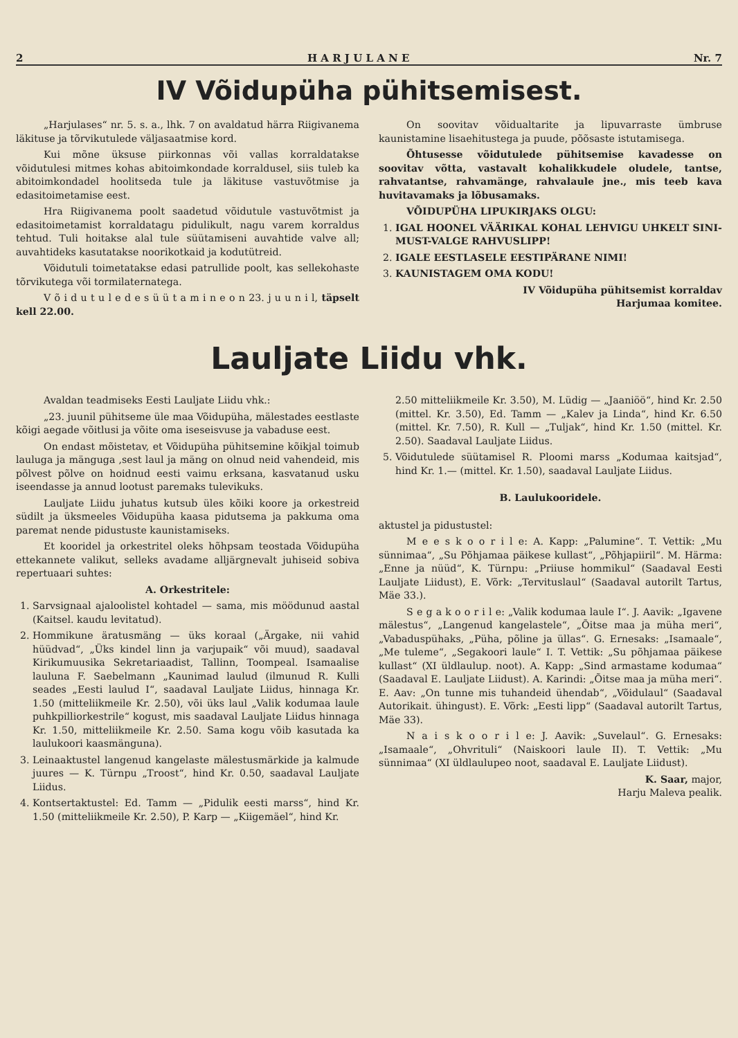2 H A R J U L A N E Nr. 7
IV Võidupüha pühitsemisest.
„Harjulases“ nr. 5. s. a., lhk. 7 on avaldatud härra Riigivanema läkituse ja tõrvikutulede väljasaatmise kord.
Kui mõne üksuse piirkonnas või vallas korraldatakse võidutulesi mitmes kohas abitoimkondade korraldusel, siis tuleb ka abitoimkondadel hoolitseda tule ja läkituse vastuvõtmise ja edasitoimetamise eest.
Hra Riigivanema poolt saadetud võidutule vastuvõtmist ja edasitoimetamist korraldatagu pidulikult, nagu varem korraldus tehtud. Tuli hoitakse alal tule süütamiseni auvahtide valve all; auvahtideks kasutatakse noorikotkaid ja kodutütreid.
Võidutuli toimetatakse edasi patrullide poolt, kas sellekohaste tõrvikutega või tormilaternatega.
V õ i d u t u l e d e s ü ü t a m i n e o n 23. j u u n i l, täpselt kell 22.00.
On soovitav võidualtarite ja lipuvarraste ümbruse kaunistamine lisaehitustega ja puude, põõsaste istutamisega.
Õhtusesse võidutulede pühitsemise kavadesse on soovitav võtta, vastavalt kohalikkudele oludele, tantse, rahvatantse, rahvamänge, rahvalaule jne., mis teeb kava huvitavamaks ja lõbusamaks.
VÕIDUPÜHA LIPUKIRJAKS OLGU:
1. IGAL HOONEL VÄÄRIKAL KOHAL LEHVIGU UHKELT SINI-MUST-VALGE RAHVUSLIPP!
2. IGALE EESTLASELE EESTIPÄRANE NIMI!
3. KAUNISTAGEM OMA KODU!
IV Võidupüha pühitsemist korraldav
Harjumaa komitee.
Lauljate Liidu vhk.
Avaldan teadmiseks Eesti Lauljate Liidu vhk.:
„23. juunil pühitseme üle maa Võidupüha, mälestades eestlaste kõigi aegade võitlusi ja võite oma iseseisvuse ja vabaduse eest.
On endast mõistetav, et Võidupüha pühitsemine kõikjal toimub lauluga ja mänguga ,sest laul ja mäng on olnud neid vahendeid, mis põlvest põlve on hoidnud eesti vaimu erksana, kasvatanud usku iseendasse ja annud lootust paremaks tulevikuks.
Lauljate Liidu juhatus kutsub üles kõiki koore ja orkestreid südilt ja üksmeeles Võidupüha kaasa pidutsema ja pakkuma oma paremat nende pidustuste kaunistamiseks.
Et kooridel ja orkestritel oleks hõhpsam teostada Võidupüha ettekannete valikut, selleks avadame alljärgnevalt juhiseid sobiva repertuaari suhtes:
A. Orkestritele:
1. Sarvsignaal ajaloolistel kohtadel — sama, mis möödunud aastal (Kaitsel. kaudu levitatud).
2. Hommikune äratusmäng — üks koraal („Ärgake, nii vahid hüüdvad“, „Üks kindel linn ja varjupaik“ või muud), saadaval Kirikumuusika Sekretariaadist, Tallinn, Toompeal. Isamaalise lauluna F. Saebelmann „Kaunimad laulud (ilmunud R. Kulli seades „Eesti laulud I“, saadaval Lauljate Liidus, hinnaga Kr. 1.50 (mitteliikmeile Kr. 2.50), või üks laul „Valik kodumaa laule puhkpilliorkestrile“ kogust, mis saadaval Lauljate Liidus hinnaga Kr. 1.50, mitteliikmeile Kr. 2.50. Sama kogu võib kasutada ka laulukoori kaasmänguna).
3. Leinaaktustel langenud kangelaste mälestusmärkide ja kalmude juures — K. Türnpu „Troost“, hind Kr. 0.50, saadaval Lauljate Liidus.
4. Kontsertaktustel: Ed. Tamm — „Pidulik eesti marss“, hind Kr. 1.50 (mitteliikmeile Kr. 2.50), P. Karp — „Kiigemäel“, hind Kr.
2.50 mitteliikmeile Kr. 3.50), M. Lüdig — „Jaaniöö“, hind Kr. 2.50 (mittel. Kr. 3.50), Ed. Tamm — „Kalev ja Linda“, hind Kr. 6.50 (mittel. Kr. 7.50), R. Kull — „Tuljak“, hind Kr. 1.50 (mittel. Kr. 2.50). Saadaval Lauljate Liidus.
5. Võidutulede süütamisel R. Ploomi marss „Kodumaa kaitsjad“, hind Kr. 1.— (mittel. Kr. 1.50), saadaval Lauljate Liidus.
B. Laulukooridele.
aktustel ja pidustustel:
M e e s k o o r i l e: A. Kapp: „Palumine“. T. Vettik: „Mu sünnimaa“, „Su Põhjamaa päikese kullast“, „Põhjapiiril“. M. Härma: „Enne ja nüüd“, K. Türnpu: „Priiuse hommikul“ (Saadaval Eesti Lauljate Liidust), E. Võrk: „Tervituslaul“ (Saadaval autorilt Tartus, Mäe 33.).
S e g a k o o r i l e: „Valik kodumaa laule I“. J. Aavik: „Igavene mälestus“, „Langenud kangelastele“, „Õitse maa ja müha meri“, „Vabaduspühaks, „Püha, põline ja üllas“. G. Ernesaks: „Isamaale“, „Me tuleme“, „Segakoori laule“ I. T. Vettik: „Su põhjamaa päikese kullast“ (XI üldlaulup. noot). A. Kapp: „Sind armastame kodumaa“ (Saadaval E. Lauljate Liidust). A. Karindi: „Õitse maa ja müha meri“. E. Aav: „On tunne mis tuhandeid ühendab“, „Võidulaul“ (Saadaval Autorikait. ühingust). E. Võrk: „Eesti lipp“ (Saadaval autorilt Tartus, Mäe 33).
N a i s k o o r i l e: J. Aavik: „Suvelaul“. G. Ernesaks: „Isamaale“, „Ohvrituli“ (Naiskoori laule II). T. Vettik: „Mu sünnimaa“ (XI üldlaulupeo noot, saadaval E. Lauljate Liidust).
K. Saar, major,
Harju Maleva pealik.